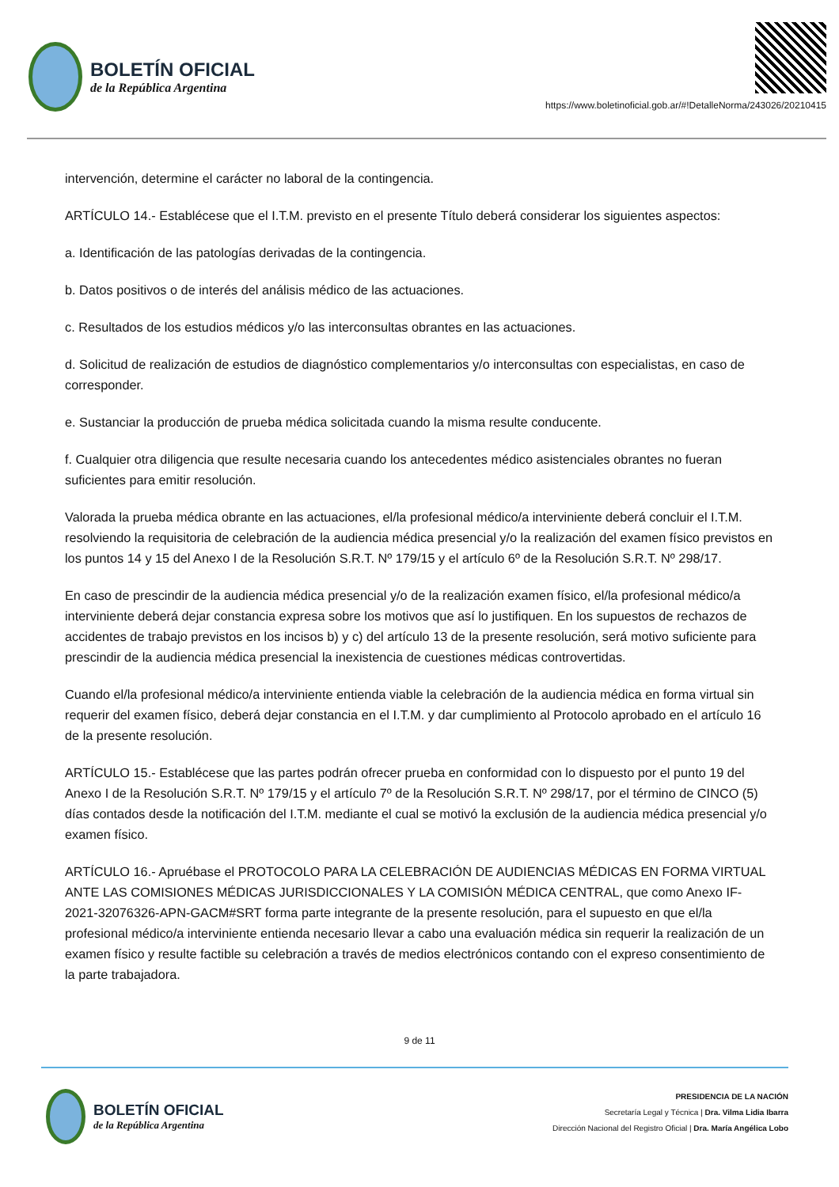BOLETÍN OFICIAL
de la República Argentina
https://www.boletinoficial.gob.ar/#!DetalleNorma/243026/20210415
intervención, determine el carácter no laboral de la contingencia.
ARTÍCULO 14.- Establécese que el I.T.M. previsto en el presente Título deberá considerar los siguientes aspectos:
a. Identificación de las patologías derivadas de la contingencia.
b. Datos positivos o de interés del análisis médico de las actuaciones.
c. Resultados de los estudios médicos y/o las interconsultas obrantes en las actuaciones.
d. Solicitud de realización de estudios de diagnóstico complementarios y/o interconsultas con especialistas, en caso de corresponder.
e. Sustanciar la producción de prueba médica solicitada cuando la misma resulte conducente.
f. Cualquier otra diligencia que resulte necesaria cuando los antecedentes médico asistenciales obrantes no fueran suficientes para emitir resolución.
Valorada la prueba médica obrante en las actuaciones, el/la profesional médico/a interviniente deberá concluir el I.T.M. resolviendo la requisitoria de celebración de la audiencia médica presencial y/o la realización del examen físico previstos en los puntos 14 y 15 del Anexo I de la Resolución S.R.T. Nº 179/15 y el artículo 6º de la Resolución S.R.T. Nº 298/17.
En caso de prescindir de la audiencia médica presencial y/o de la realización examen físico, el/la profesional médico/a interviniente deberá dejar constancia expresa sobre los motivos que así lo justifiquen. En los supuestos de rechazos de accidentes de trabajo previstos en los incisos b) y c) del artículo 13 de la presente resolución, será motivo suficiente para prescindir de la audiencia médica presencial la inexistencia de cuestiones médicas controvertidas.
Cuando el/la profesional médico/a interviniente entienda viable la celebración de la audiencia médica en forma virtual sin requerir del examen físico, deberá dejar constancia en el I.T.M. y dar cumplimiento al Protocolo aprobado en el artículo 16 de la presente resolución.
ARTÍCULO 15.- Establécese que las partes podrán ofrecer prueba en conformidad con lo dispuesto por el punto 19 del Anexo I de la Resolución S.R.T. Nº 179/15 y el artículo 7º de la Resolución S.R.T. Nº 298/17, por el término de CINCO (5) días contados desde la notificación del I.T.M. mediante el cual se motivó la exclusión de la audiencia médica presencial y/o examen físico.
ARTÍCULO 16.- Apruébase el PROTOCOLO PARA LA CELEBRACIÓN DE AUDIENCIAS MÉDICAS EN FORMA VIRTUAL ANTE LAS COMISIONES MÉDICAS JURISDICCIONALES Y LA COMISIÓN MÉDICA CENTRAL, que como Anexo IF-2021-32076326-APN-GACM#SRT forma parte integrante de la presente resolución, para el supuesto en que el/la profesional médico/a interviniente entienda necesario llevar a cabo una evaluación médica sin requerir la realización de un examen físico y resulte factible su celebración a través de medios electrónicos contando con el expreso consentimiento de la parte trabajadora.
9 de 11
BOLETÍN OFICIAL
de la República Argentina
PRESIDENCIA DE LA NACIÓN
Secretaría Legal y Técnica | Dra. Vilma Lidia Ibarra
Dirección Nacional del Registro Oficial | Dra. María Angélica Lobo